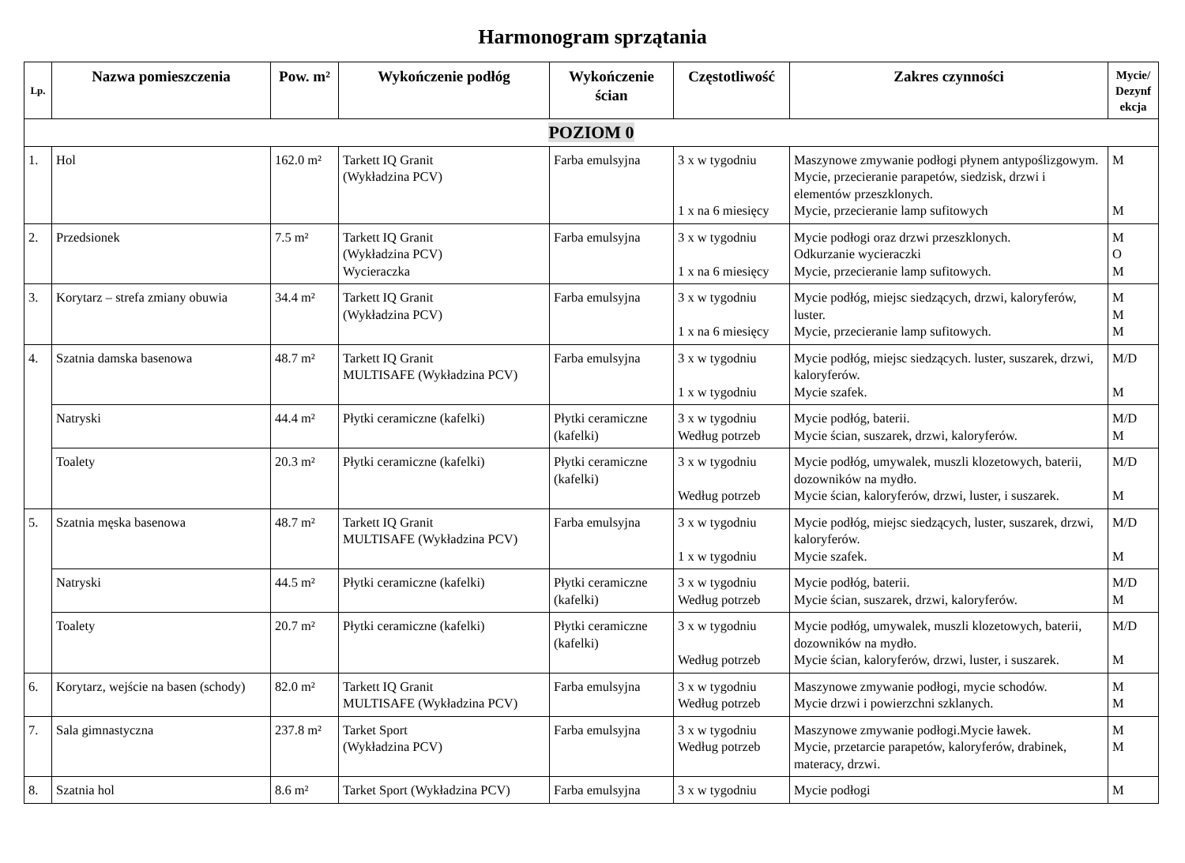Harmonogram sprzątania
| Lp. | Nazwa pomieszczenia | Pow. m² | Wykończenie podłóg | Wykończenie ścian | Częstotliwość | Zakres czynności | Mycie/ Dezynf ekcja |
| --- | --- | --- | --- | --- | --- | --- | --- |
| POZIOM 0 | | | | | | | |
| 1. | Hol | 162.0 m² | Tarkett IQ Granit (Wykładzina PCV) | Farba emulsyjna | 3 x w tygodniu 1 x na 6 miesięcy | Maszynowe zmywanie podłogi płynem antypoślizgowym. Mycie, przecieranie parapetów, siedzisk, drzwi i elementów przeszklonych. Mycie, przecieranie lamp sufitowych | M M |
| 2. | Przedsionek | 7.5 m² | Tarkett IQ Granit (Wykładzina PCV) Wycieraczka | Farba emulsyjna | 3 x w tygodniu 1 x na 6 miesięcy | Mycie podłogi oraz drzwi przeszklonych. Odkurzanie wycieraczki Mycie, przecieranie lamp sufitowych. | M O M |
| 3. | Korytarz – strefa zmiany obuwia | 34.4 m² | Tarkett IQ Granit (Wykładzina PCV) | Farba emulsyjna | 3 x w tygodniu 1 x na 6 miesięcy | Mycie podłóg, miejsc siedzących, drzwi, kaloryferów, luster. Mycie, przecieranie lamp sufitowych. | M M M |
| 4. | Szatnia damska basenowa | 48.7 m² | Tarkett IQ Granit MULTISAFE (Wykładzina PCV) | Farba emulsyjna | 3 x w tygodniu 1 x w tygodniu | Mycie podłóg, miejsc siedzących. luster, suszarek, drzwi, kaloryferów. Mycie szafek. | M/D M |
| | Natryski | 44.4 m² | Płytki ceramiczne (kafelki) | Płytki ceramiczne (kafelki) | 3 x w tygodniu Według potrzeb | Mycie podłóg, baterii. Mycie ścian, suszarek, drzwi, kaloryferów. | M/D M |
| | Toalety | 20.3 m² | Płytki ceramiczne (kafelki) | Płytki ceramiczne (kafelki) | 3 x w tygodniu Według potrzeb | Mycie podłóg, umywalek, muszli klozetowych, baterii, dozowników na mydło. Mycie ścian, kaloryferów, drzwi, luster, i suszarek. | M/D M |
| 5. | Szatnia męska basenowa | 48.7 m² | Tarkett IQ Granit MULTISAFE (Wykładzina PCV) | Farba emulsyjna | 3 x w tygodniu 1 x w tygodniu | Mycie podłóg, miejsc siedzących, luster, suszarek, drzwi, kaloryferów. Mycie szafek. | M/D M |
| | Natryski | 44.5 m² | Płytki ceramiczne (kafelki) | Płytki ceramiczne (kafelki) | 3 x w tygodniu Według potrzeb | Mycie podłóg, baterii. Mycie ścian, suszarek, drzwi, kaloryferów. | M/D M |
| | Toalety | 20.7 m² | Płytki ceramiczne (kafelki) | Płytki ceramiczne (kafelki) | 3 x w tygodniu Według potrzeb | Mycie podłóg, umywalek, muszli klozetowych, baterii, dozowników na mydło. Mycie ścian, kaloryferów, drzwi, luster, i suszarek. | M/D M |
| 6. | Korytarz, wejście na basen (schody) | 82.0 m² | Tarkett IQ Granit MULTISAFE (Wykładzina PCV) | Farba emulsyjna | 3 x w tygodniu Według potrzeb | Maszynowe zmywanie podłogi, mycie schodów. Mycie drzwi i powierzchni szklanych. | M M |
| 7. | Sala gimnastyczna | 237.8 m² | Tarket Sport (Wykładzina PCV) | Farba emulsyjna | 3 x w tygodniu Według potrzeb | Maszynowe zmywanie podłogi.Mycie ławek. Mycie, przetarcie parapetów, kaloryferów, drabinek, materacy, drzwi. | M M |
| 8. | Szatnia hol | 8.6 m² | Tarket Sport (Wykładzina PCV) | Farba emulsyjna | 3 x w tygodniu | Mycie podłogi | M |